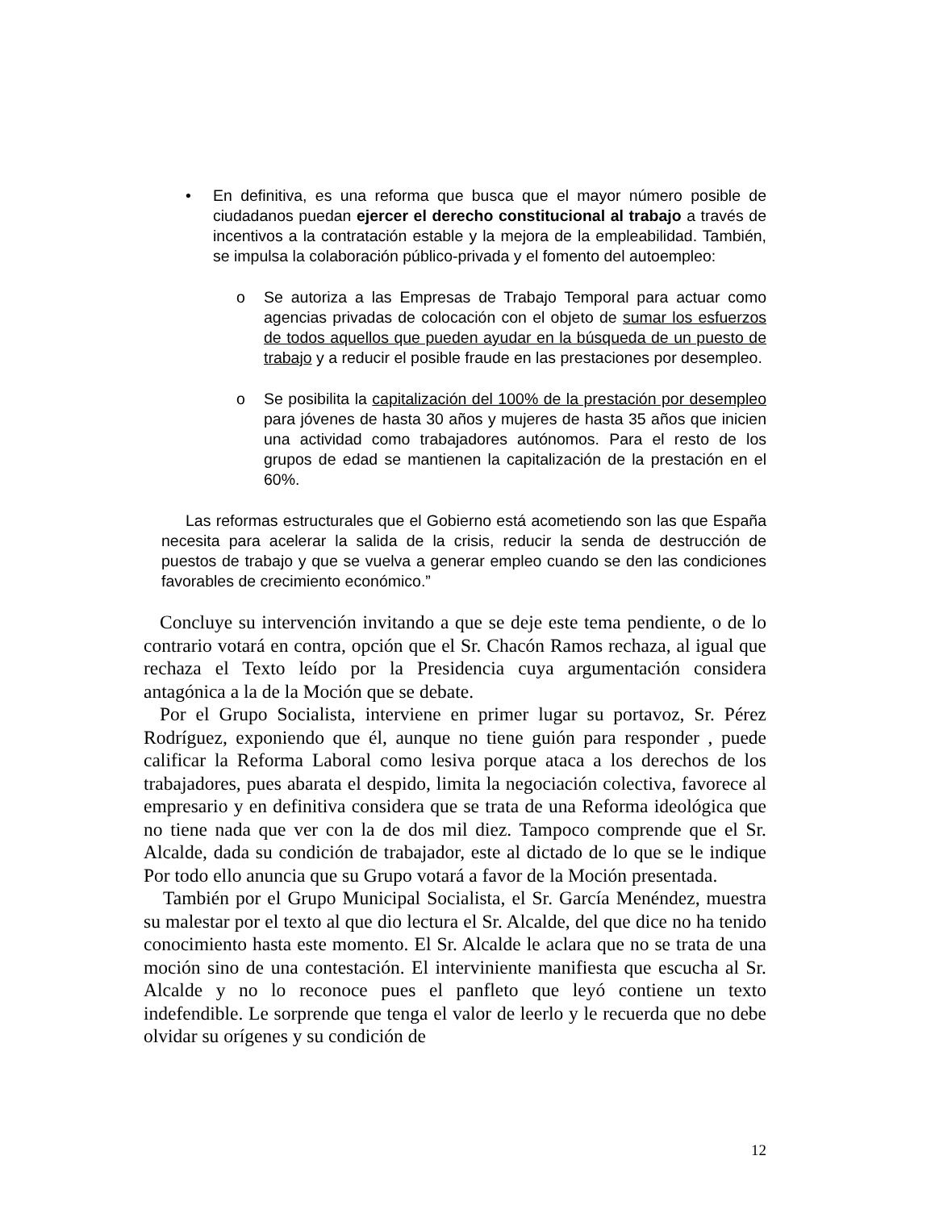• En definitiva, es una reforma que busca que el mayor número posible de ciudadanos puedan ejercer el derecho constitucional al trabajo a través de incentivos a la contratación estable y la mejora de la empleabilidad. También, se impulsa la colaboración público-privada y el fomento del autoempleo:
o Se autoriza a las Empresas de Trabajo Temporal para actuar como agencias privadas de colocación con el objeto de sumar los esfuerzos de todos aquellos que pueden ayudar en la búsqueda de un puesto de trabajo y a reducir el posible fraude en las prestaciones por desempleo.
o Se posibilita la capitalización del 100% de la prestación por desempleo para jóvenes de hasta 30 años y mujeres de hasta 35 años que inicien una actividad como trabajadores autónomos. Para el resto de los grupos de edad se mantienen la capitalización de la prestación en el 60%.
Las reformas estructurales que el Gobierno está acometiendo son las que España necesita para acelerar la salida de la crisis, reducir la senda de destrucción de puestos de trabajo y que se vuelva a generar empleo cuando se den las condiciones favorables de crecimiento económico.”
Concluye su intervención invitando a que se deje este tema pendiente, o de lo contrario votará en contra, opción que el Sr. Chacón Ramos rechaza, al igual que rechaza el Texto leído por la Presidencia cuya argumentación considera antagónica a la de la Moción que se debate.
Por el Grupo Socialista, interviene en primer lugar su portavoz, Sr. Pérez Rodríguez, exponiendo que él, aunque no tiene guión para responder , puede calificar la Reforma Laboral como lesiva porque ataca a los derechos de los trabajadores, pues abarata el despido, limita la negociación colectiva, favorece al empresario y en definitiva considera que se trata de una Reforma ideológica que no tiene nada que ver con la de dos mil diez. Tampoco comprende que el Sr. Alcalde, dada su condición de trabajador, este al dictado de lo que se le indique Por todo ello anuncia que su Grupo votará a favor de la Moción presentada.
También por el Grupo Municipal Socialista, el Sr. García Menéndez, muestra su malestar por el texto al que dio lectura el Sr. Alcalde, del que dice no ha tenido conocimiento hasta este momento. El Sr. Alcalde le aclara que no se trata de una moción sino de una contestación. El interviniente manifiesta que escucha al Sr. Alcalde y no lo reconoce pues el panfleto que leyó contiene un texto indefendible. Le sorprende que tenga el valor de leerlo y le recuerda que no debe olvidar su orígenes y su condición de
12